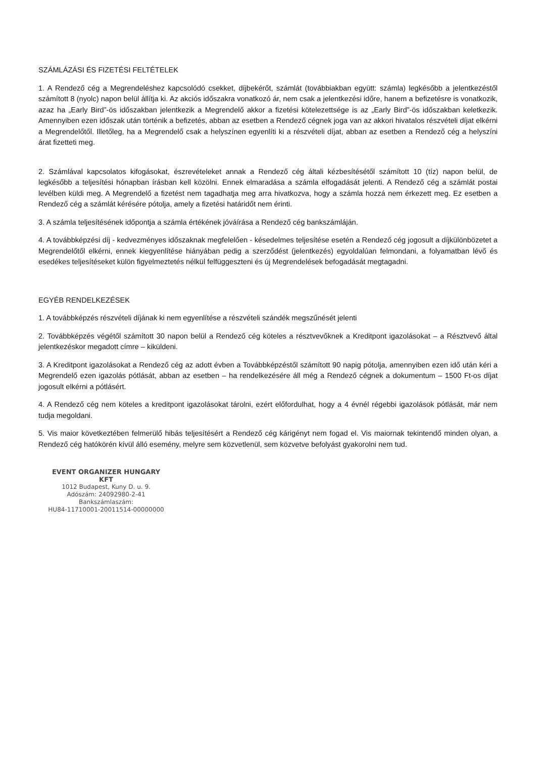SZÁMLÁZÁSI ÉS FIZETÉSI FELTÉTELEK
1. A Rendező cég a Megrendeléshez kapcsolódó csekket, díjbekérőt, számlát (továbbiakban együtt: számla) legkésőbb a jelentkezéstől számított 8 (nyolc) napon belül állítja ki. Az akciós időszakra vonatkozó ár, nem csak a jelentkezési időre, hanem a befizetésre is vonatkozik, azaz ha „Early Bird”-ös időszakban jelentkezik a Megrendelő akkor a fizetési kötelezettsége is az „Early Bird”-ös időszakban keletkezik. Amennyiben ezen időszak után történik a befizetés, abban az esetben a Rendező cégnek joga van az akkori hivatalos részvételi díjat elkérni a Megrendelőtől. Illetőleg, ha a Megrendelő csak a helyszínen egyenlíti ki a részvételi díjat, abban az esetben a Rendező cég a helyszíni árat fizetteti meg.
2. Számlával kapcsolatos kifogásokat, észrevételeket annak a Rendező cég általi kézbesítésétől számított 10 (tíz) napon belül, de legkésőbb a teljesítési hónapban írásban kell közölni. Ennek elmaradása a számla elfogadását jelenti. A Rendező cég a számlát postai levélben küldi meg. A Megrendelő a fizetést nem tagadhatja meg arra hivatkozva, hogy a számla hozzá nem érkezett meg. Ez esetben a Rendező cég a számlát kérésére pótolja, amely a fizetési határidőt nem érinti.
3. A számla teljesítésének időpontja a számla értékének jóváírása a Rendező cég bankszámláján.
4. A továbbképzési díj - kedvezményes időszaknak megfelelően - késedelmes teljesítése esetén a Rendező cég jogosult a díjkülönbözetet a Megrendelőtől elkérni, ennek kiegyenlítése hiányában pedig a szerződést (jelentkezés) egyoldalúan felmondani, a folyamatban lévő és esedékes teljesítéseket külön figyelmeztetés nélkül felfüggeszteni és új Megrendelések befogadását megtagadni.
EGYÉB RENDELKEZÉSEK
1. A továbbképzés részvételi díjának ki nem egyenlítése a részvételi szándék megszűnését jelenti
2. Továbbképzés végétől számított 30 napon belül a Rendező cég köteles a résztvevőknek a Kreditpont igazolásokat – a Résztvevő által jelentkezéskor megadott címre – kiküldeni.
3. A Kreditpont igazolásokat a Rendező cég az adott évben a Továbbképzéstől számított 90 napig pótolja, amennyiben ezen idő után kéri a Megrendelő ezen igazolás pótlását, abban az esetben – ha rendelkezésére áll még a Rendező cégnek a dokumentum – 1500 Ft-os díjat jogosult elkérni a pótlásért.
4. A Rendező cég nem köteles a kreditpont igazolásokat tárolni, ezért előfordulhat, hogy a 4 évnél régebbi igazolások pótlását, már nem tudja megoldani.
5. Vis maior következtében felmerülő hibás teljesítésért a Rendező cég kárigényt nem fogad el. Vis maiornak tekintendő minden olyan, a Rendező cég hatókörén kívül álló esemény, melyre sem közvetlenül, sem közvetve befolyást gyakorolni nem tud.
EVENT ORGANIZER HUNGARY KFT
1012 Budapest, Kuny D. u. 9.
Adószám: 24092980-2-41
Bankszámlaszám:
HU84-11710001-20011514-00000000